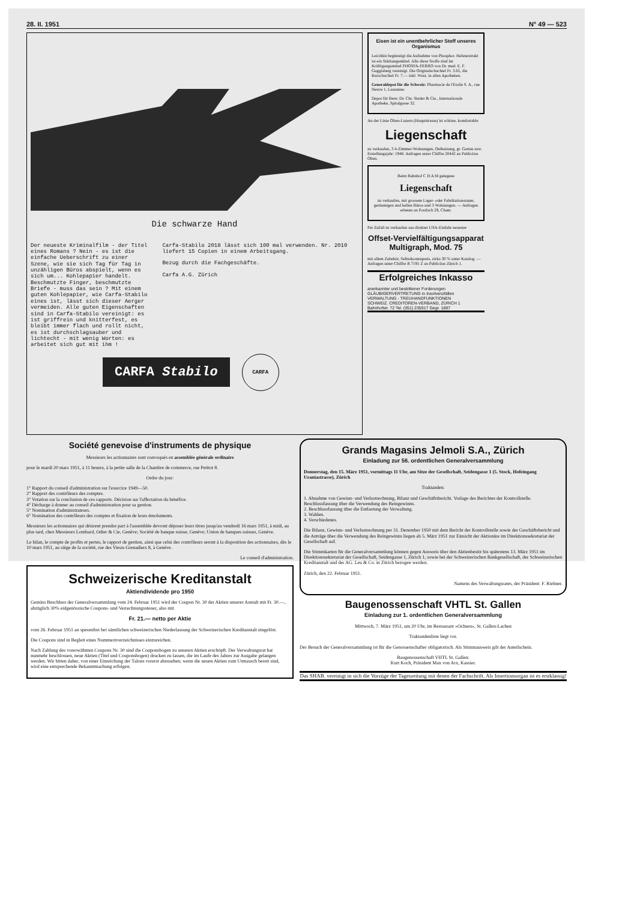28. II. 1951 N° 49 — 523
Die schwarze Hand
Der neueste Kriminalfilm - der Titel eines Romans ? Nein - es ist die einfache Ueberschrift zu einer Szene, wie sie sich Tag für Tag in unzähligen Büros abspielt, wenn es sich um... Kohlepapier handelt. Beschmutzte Finger, beschmutzte Briefe - muss das sein ? Mit einem guten Kohlepapier, wie Carfa-Stabilo eines ist, lässt sich dieser Aerger vermeiden. Alle guten Eigenschaften sind in Carfa-Stabilo vereinigt: es ist griffrein und knitterfest, es bleibt immer flach und rollt nicht, es ist durchschlagsauber und lichtecht - mit wenig Worten: es arbeitet sich gut mit ihm !
Carfa-Stabilo 2018 lässt sich 100 mal verwenden. Nr. 2010 liefert 15 Copien in einem Arbeitsgang.
Bezug durch die Fachgeschäfte.
Carfa A.G. Zürich
CARFA Stabilo
CARFA
Eisen ist ein unentbehrlicher Stoff unseres Organismus
Leicithin begünstigt die Aufnahme von Phosphor. Hefenextrakt ist ein Stärkungsmittel. Alle diese Stoffe sind im Kräftigungsmittel PHOSFA-FERRO von Dr. med. E. F. Guggisberg vereinigt. Die Originalschachtel Fr. 3.65, die Kurschachtel Fr. 7.— inkl. Wust, in allen Apotheken.
Generaldepot für die Schweiz: Pharmacie de l'Etoile S. A., rue Neuve 1, Lausanne.
Depot für Bern: Dr. Chr. Studer & Cie., Internationale Apotheke, Spitalgasse 32.
An der Linie Olten-Luzern (Hauptstrasse) ist schöne, komfortable
Liegenschaft
zu verkaufen, 3 4-Zimmer-Wohnungen, Oelheizung, gr. Garten usw. Erstellungsjahr: 1948. Anfragen unter Chiffre 20442 an Publicitas Olten.
Beim Bahnhof C H A M gelegene
Liegenschaft
zu verkaufen, mit grossem Lager- oder Fabrikationsraum, geräumigen und hellen Büros und 3 Wohnungen. — Anfragen erbeten an Postfach 29, Cham.
Per Zufall zu verkaufen aus direkter USA-Einfuhr neuester
Offset-Vervielfältigungsapparat Multigraph, Mod. 75
mit allem Zubehör, Selbstkostenpreis, zirka 30 % unter Katalog. — Anfragen unter Chiffre R 7191 Z an Publicitas Zürich 1.
Erfolgreiches Inkasso
anerkannter und bestrittener Forderungen
GLÄUBIGERVERTRETUNG in Insolvenzfällen
VERWALTUNG - TREUHANDFUNKTIONEN
SCHWEIZ. CREDITOREN-VERBAND, ZÜRICH 1
Bahnhofstr. 72 Tel. (051) 235917 Gegr. 1897
Société genevoise d'instruments de physique
Messieurs les actionnaires sont convoqués en assemblée générale ordinaire
pour le mardi 20 mars 1951, à 11 heures, à la petite salle de la Chambre de commerce, rue Petitot 8.
Ordre du jour:
1° Rapport du conseil d'administration sur l'exercice 1949—50.
2° Rapport des contrôleurs des comptes.
3° Votation sur la conclusion de ces rapports. Décision sur l'affectation du bénéfice.
4° Décharge à donner au conseil d'administration pour sa gestion.
5° Nomination d'administrateurs.
6° Nomination des contrôleurs des comptes et fixation de leurs émoluments.
Messieurs les actionnaires qui désirent prendre part à l'assemblée devront déposer leurs titres jusqu'au vendredi 16 mars 1951, à midi, au plus tard, chez Messieurs Lombard, Odier & Cie, Genève; Société de banque suisse, Genève; Union de banques suisses, Genève.
Le bilan, le compte de profits et pertes, le rapport de gestion, ainsi que celui des contrôleurs seront à la disposition des actionnaires, dès le 10 mars 1951, au siège de la société, rue des Vieux-Grenadiers 8, à Genève.
Le conseil d'administration.
Schweizerische Kreditanstalt
Aktiendividende pro 1950
Gemäss Beschluss der Generalversammlung vom 24. Februar 1951 wird der Coupon Nr. 30 der Aktien unserer Anstalt mit Fr. 30.—, abzüglich 30% eidgenössische Coupons- und Verrechnungssteuer, also mit
Fr. 21.— netto per Aktie
vom 26. Februar 1951 an spesenfrei bei sämtlichen schweizerischen Niederlassung der Schweizerischen Kreditanstalt eingelöst.
Die Coupons sind in Begleit eines Nummernverzeichnisses einzureichen.
Nach Zahlung des vorerwähnten Coupons Nr. 30 sind die Couponsbogen zu unseren Aktien erschöpft. Der Verwaltungsrat hat nunmehr beschlossen, neue Aktien (Titel und Couponsbogen) drucken zu lassen, die im Laufe des Jahres zur Ausgabe gelangen werden. Wir bitten daher, von einer Einreichung der Talons vorerst abzusehen; wenn die neuen Aktien zum Umtausch bereit sind, wird eine entsprechende Bekanntmachung erfolgen.
Grands Magasins Jelmoli S.A., Zürich
Einladung zur 56. ordentlichen Generalversammlung
Donnerstag, den 15. März 1951, vormittags 11 Uhr, am Sitze der Gesellschaft, Seidengasse 1 (5. Stock, Hofeingang Uraniastrasse), Zürich
Traktanden:
1. Abnahme von Gewinn- und Verlustrechnung, Bilanz und Geschäftsbericht. Vorlage des Berichtes der Kontrollstelle. Beschlussfassung über die Verwendung des Reingewinns.
2. Beschlussfassung über die Entlastung der Verwaltung.
3. Wahlen.
4. Verschiedenes.
Die Bilanz, Gewinn- und Verlustrechnung per 31. Dezember 1950 mit dem Bericht der Kontrollstelle sowie der Geschäftsbericht und die Anträge über die Verwendung des Reingewinns liegen ab 5. März 1951 zur Einsicht der Aktionäre im Direktionssekretariat der Gesellschaft auf.
Die Stimmkarten für die Generalversammlung können gegen Ausweis über den Aktienbesitz bis spätestens 13. März 1951 im Direktionssekretariat der Gesellschaft, Seidengasse 1, Zürich 1, sowie bei der Schweizerischen Bankgesellschaft, der Schweizerischen Kreditanstalt und der AG. Leu & Co. in Zürich bezogen werden.
Zürich, den 22. Februar 1951.
Namens des Verwaltungsrates, der Präsident: F. Riehner.
Baugenossenschaft VHTL St. Gallen
Einladung zur 1. ordentlichen Generalversammlung
Mittwoch, 7. März 1951, um 20 Uhr, im Restaurant «Ochsen», St. Gallen-Lachen
Traktandenliste liegt vor.
Der Besuch der Generalversammlung ist für die Genossenschafter obligatorisch. Als Stimmausweis gilt der Anteilschein.
Baugenossenschaft VHTL St. Gallen:
Kurt Koch, Präsident Max von Arx, Kassier.
Das SHAB. vereinigt in sich die Vorzüge der Tageszeitung mit denen der Fachschrift. Als Insertionsorgan ist es erstklassig!